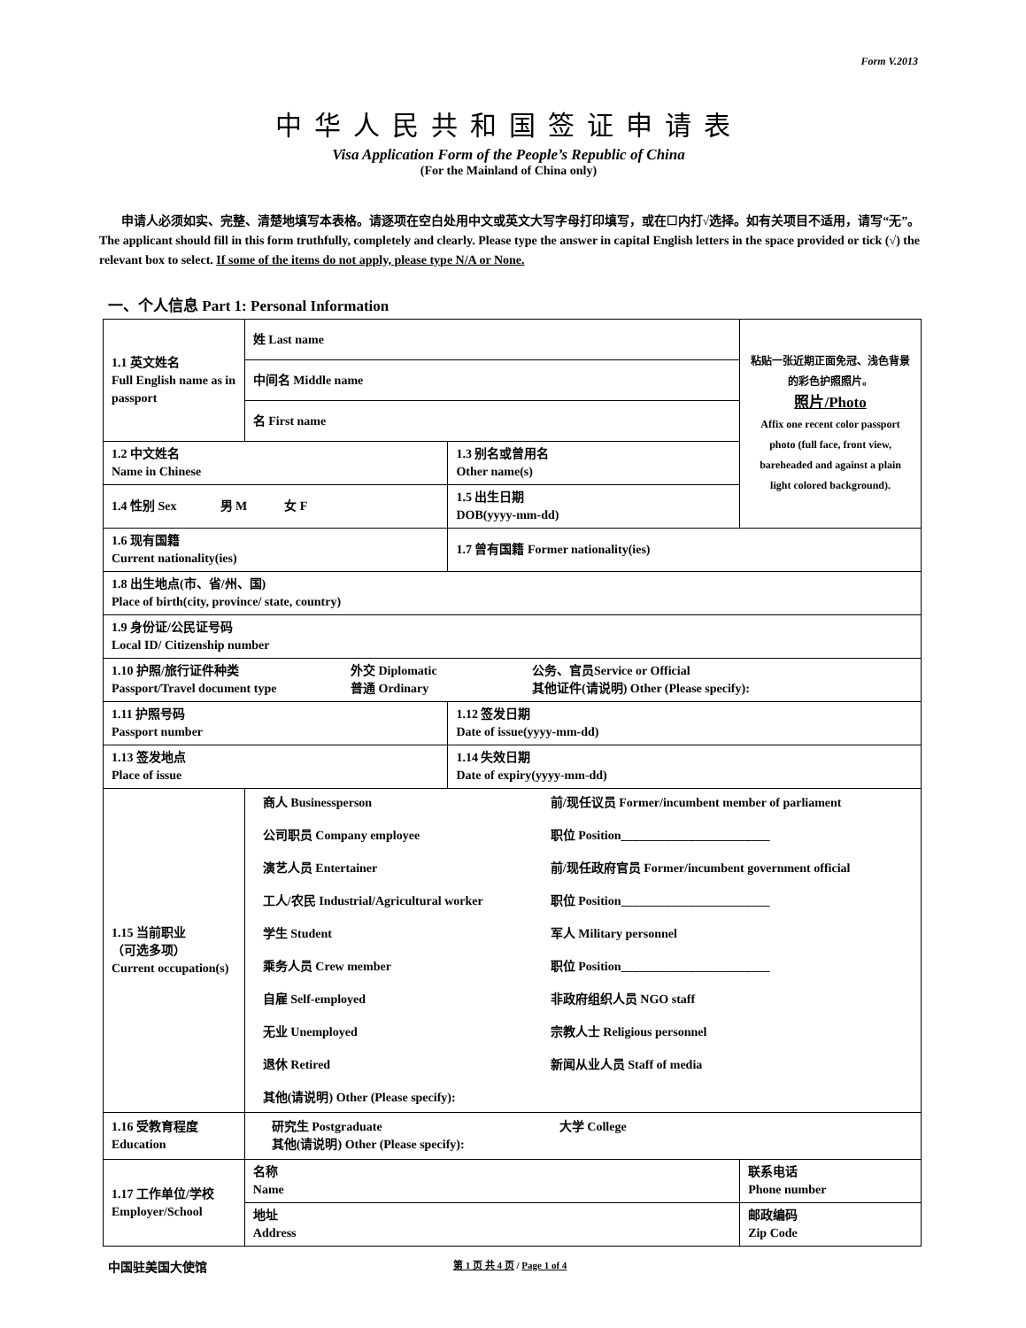Form V.2013
中华人民共和国签证申请表
Visa Application Form of the People’s Republic of China
(For the Mainland of China only)
申请人必须如实、完整、清楚地填写本表格。请逐项在空白处用中文或英文大写字母打印填写，或在☐内打√选择。如有关项目不适用，请写“无”。 The applicant should fill in this form truthfully, completely and clearly. Please type the answer in capital English letters in the space provided or tick (√) the relevant box to select. If some of the items do not apply, please type N/A or None.
一、个人信息 Part 1: Personal Information
| 1.1 英文姓名 Full English name as in passport | 姓 Last name | | 粘贴一张近期正面免冠、浅色背景的彩色护照照片。 照片/Photo Affix one recent color passport photo (full face, front view, bareheaded and against a plain light colored background). |
| | 中间名 Middle name | | |
| | 名 First name | | |
| 1.2 中文姓名 Name in Chinese | | 1.3 别名或曾用名 Other name(s) | |
| 1.4 性别 Sex 男 M 女 F | | 1.5 出生日期 DOB(yyyy-mm-dd) | |
| 1.6 现有国籍 Current nationality(ies) | | 1.7 曾有国籍 Former nationality(ies) | |
| 1.8 出生地点(市、省/州、国) Place of birth(city, province/ state, country) | | | |
| 1.9 身份证/公民证号码 Local ID/ Citizenship number | | | |
| 1.10 护照/旅行证件种类 Passport/Travel document type 外交 Diplomatic 普通 Ordinary 公务、官员Service or Official 其他证件(请说明) Other (Please specify): | | | |
| 1.11 护照号码 Passport number | | 1.12 签发日期 Date of issue(yyyy-mm-dd) | |
| 1.13 签发地点 Place of issue | | 1.14 失效日期 Date of expiry(yyyy-mm-dd) | |
| 1.15 当前职业 （可选多项） Current occupation(s) | 商人 Businessperson 前/现任议员 Former/incumbent member of parliament 公司职员 Company employee 职位 Position________________________ 演艺人员 Entertainer 前/现任政府官员 Former/incumbent government official 工人/农民 Industrial/Agricultural worker 职位 Position________________________ 学生 Student 军人 Military personnel 乘务人员 Crew member 职位 Position________________________ 自雇 Self-employed 非政府组织人员 NGO staff 无业 Unemployed 宗教人士 Religious personnel 退休 Retired 新闻从业人员 Staff of media 其他(请说明) Other (Please specify): | | |
| 1.16 受教育程度 Education | 研究生 Postgraduate 大学 College 其他(请说明) Other (Please specify): | | |
| 1.17 工作单位/学校 Employer/School | 名称 Name | | 联系电话 Phone number |
| | 地址 Address | | 邮政编码 Zip Code |
中国驻美国大使馆
第 1 页 共 4 页 / Page 1 of 4